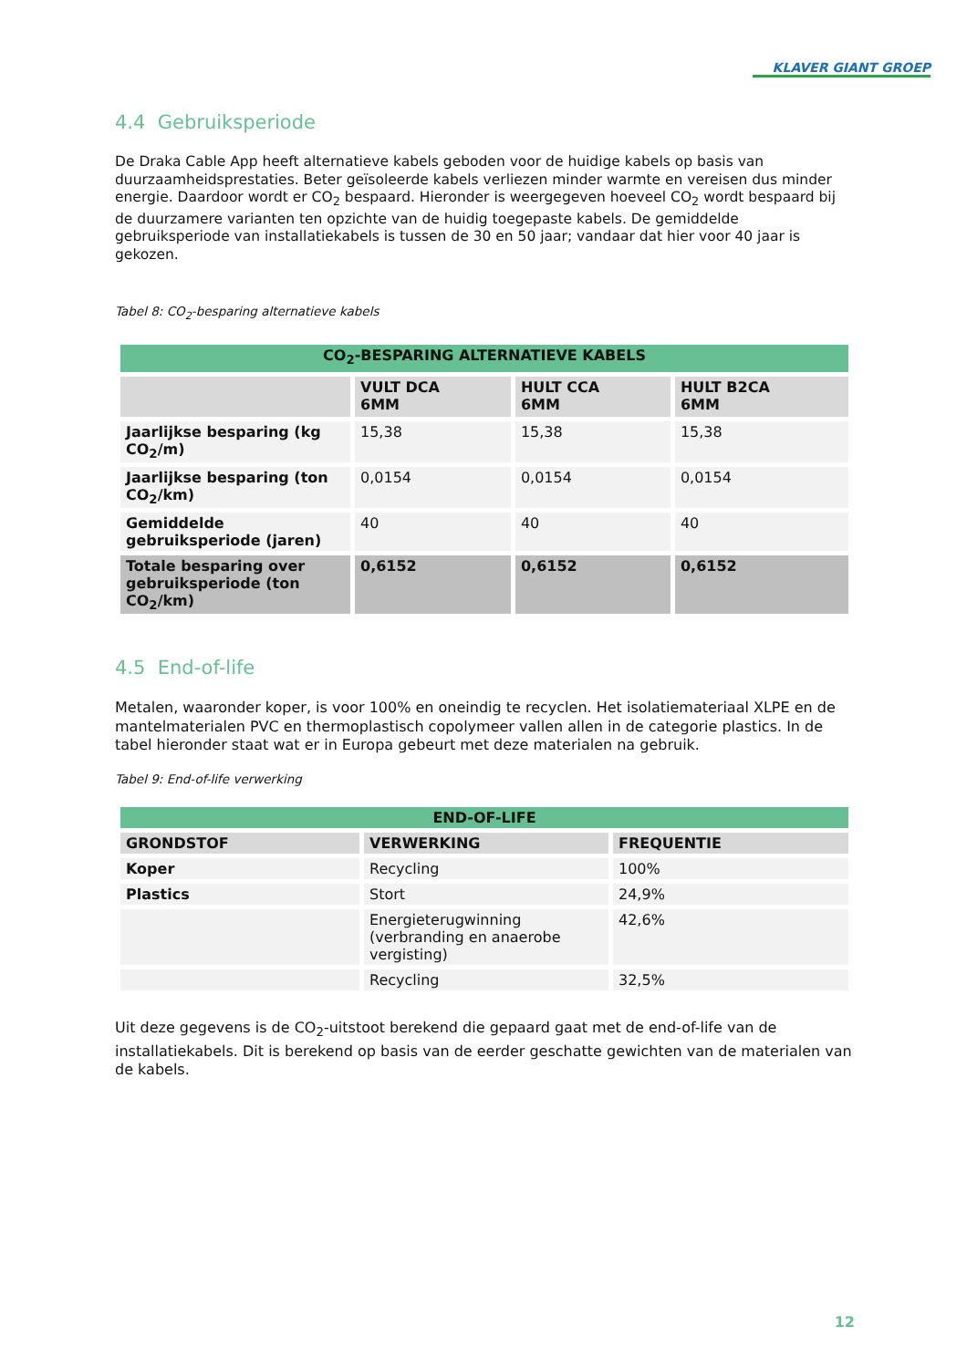KLAVER GIANT GROEP
4.4 Gebruiksperiode
De Draka Cable App heeft alternatieve kabels geboden voor de huidige kabels op basis van duurzaamheidsprestaties. Beter geïsoleerde kabels verliezen minder warmte en vereisen dus minder energie. Daardoor wordt er CO<sub>2</sub> bespaard. Hieronder is weergegeven hoeveel CO<sub>2</sub> wordt bespaard bij de duurzamere varianten ten opzichte van de huidig toegepaste kabels. De gemiddelde gebruiksperiode van installatiekabels is tussen de 30 en 50 jaar; vandaar dat hier voor 40 jaar is gekozen.
Tabel 8: CO<sub>2</sub>-besparing alternatieve kabels
| CO<sub>2</sub>-BESPARING ALTERNATIEVE KABELS | | | |
| --- | --- | --- | --- |
| | VULT DCA 6MM | HULT CCA 6MM | HULT B2CA 6MM |
| Jaarlijkse besparing (kg CO<sub>2</sub>/m) | 15,38 | 15,38 | 15,38 |
| Jaarlijkse besparing (ton CO<sub>2</sub>/km) | 0,0154 | 0,0154 | 0,0154 |
| Gemiddelde gebruiksperiode (jaren) | 40 | 40 | 40 |
| Totale besparing over gebruiksperiode (ton CO<sub>2</sub>/km) | 0,6152 | 0,6152 | 0,6152 |
4.5 End-of-life
Metalen, waaronder koper, is voor 100% en oneindig te recyclen. Het isolatiemateriaal XLPE en de mantelmaterialen PVC en thermoplastisch copolymeer vallen allen in de categorie plastics. In de tabel hieronder staat wat er in Europa gebeurt met deze materialen na gebruik.
Tabel 9: End-of-life verwerking
| END-OF-LIFE | | |
| --- | --- | --- |
| GRONDSTOF | VERWERKING | FREQUENTIE |
| Koper | Recycling | 100% |
| Plastics | Stort | 24,9% |
| | Energieterugwinning (verbranding en anaerobe vergisting) | 42,6% |
| | Recycling | 32,5% |
Uit deze gegevens is de CO<sub>2</sub>-uitstoot berekend die gepaard gaat met de end-of-life van de installatiekabels. Dit is berekend op basis van de eerder geschatte gewichten van de materialen van de kabels.
12